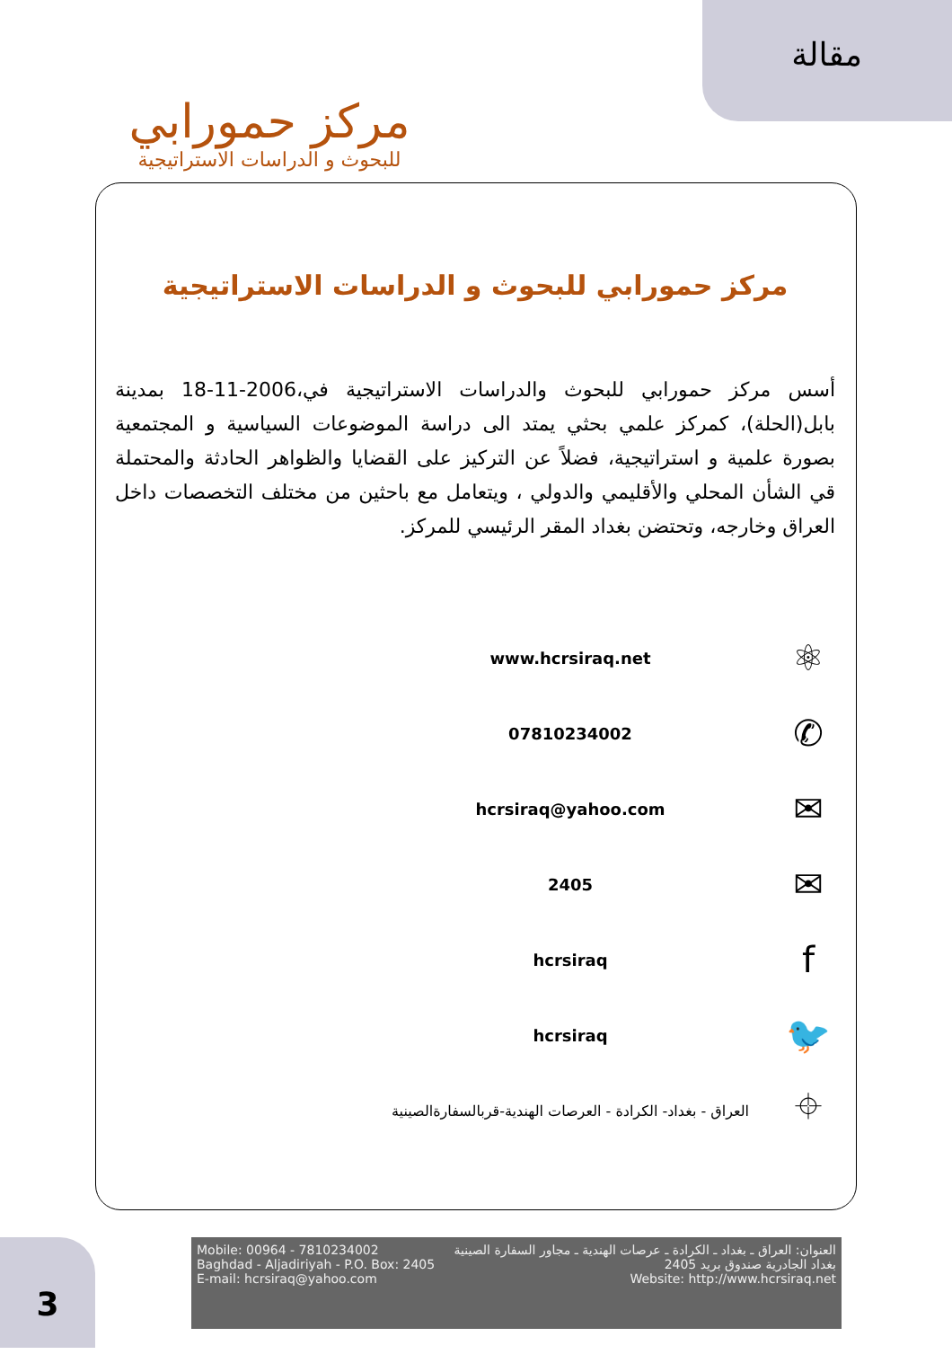مقالة
مركز حمورابي
للبحوث و الدراسات الاستراتيجية
مركز حمورابي للبحوث و الدراسات الاستراتيجية
أسس مركز حمورابي للبحوث والدراسات الاستراتيجية في،2006-11-18 بمدينة بابل(الحلة)، كمركز علمي بحثي يمتد الى دراسة الموضوعات السياسية و المجتمعية بصورة علمية و استراتيجية، فضلاً عن التركيز على القضايا والظواهر الحادثة والمحتملة قي الشأن المحلي والأقليمي والدولي ، ويتعامل مع باحثين من مختلف التخصصات داخل العراق وخارجه، وتحتضن بغداد المقر الرئيسي للمركز.
⚛
www.hcrsiraq.net
✆
07810234002
✉
hcrsiraq@yahoo.com
✉
2405
f
hcrsiraq
🐦
hcrsiraq
⌖
العراق - بغداد- الكرادة - العرصات الهندية-قربالسفارةالصينية
Mobile: 00964 - 7810234002
Baghdad - Aljadiriyah - P.O. Box: 2405
E-mail: hcrsiraq@yahoo.com
العنوان: العراق ـ بغداد ـ الكرادة ـ عرصات الهندية ـ مجاور السفارة الصينية
بغداد الجادرية صندوق بريد 2405
Website: http://www.hcrsiraq.net
3